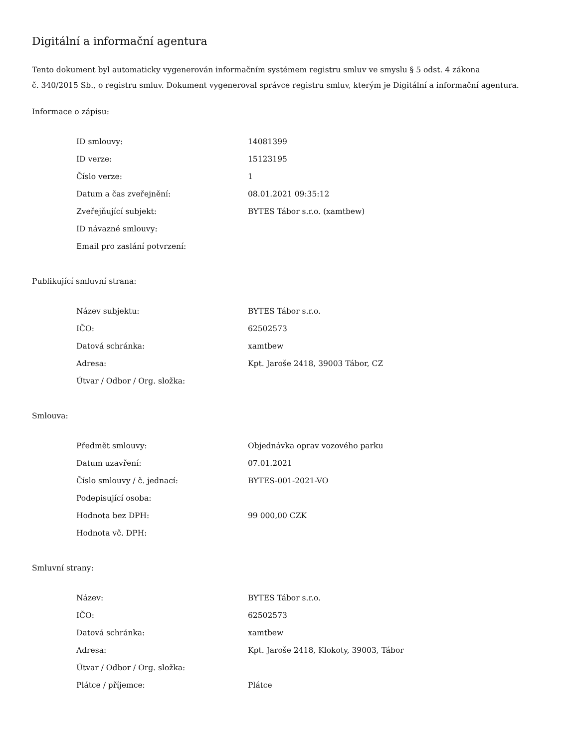Digitální a informační agentura
Tento dokument byl automaticky vygenerován informačním systémem registru smluv ve smyslu § 5 odst. 4 zákona
č. 340/2015 Sb., o registru smluv. Dokument vygeneroval správce registru smluv, kterým je Digitální a informační agentura.
Informace o zápisu:
| ID smlouvy: | 14081399 |
| ID verze: | 15123195 |
| Číslo verze: | 1 |
| Datum a čas zveřejnění: | 08.01.2021 09:35:12 |
| Zveřejňující subjekt: | BYTES Tábor s.r.o. (xamtbew) |
| ID návazné smlouvy: | |
| Email pro zaslání potvrzení: | |
Publikující smluvní strana:
| Název subjektu: | BYTES Tábor s.r.o. |
| IČO: | 62502573 |
| Datová schránka: | xamtbew |
| Adresa: | Kpt. Jaroše 2418, 39003 Tábor, CZ |
| Útvar / Odbor / Org. složka: | |
Smlouva:
| Předmět smlouvy: | Objednávka oprav vozového parku |
| Datum uzavření: | 07.01.2021 |
| Číslo smlouvy / č. jednací: | BYTES-001-2021-VO |
| Podepisující osoba: | |
| Hodnota bez DPH: | 99 000,00 CZK |
| Hodnota vč. DPH: | |
Smluvní strany:
| Název: | BYTES Tábor s.r.o. |
| IČO: | 62502573 |
| Datová schránka: | xamtbew |
| Adresa: | Kpt. Jaroše 2418, Klokoty, 39003, Tábor |
| Útvar / Odbor / Org. složka: | |
| Plátce / příjemce: | Plátce |